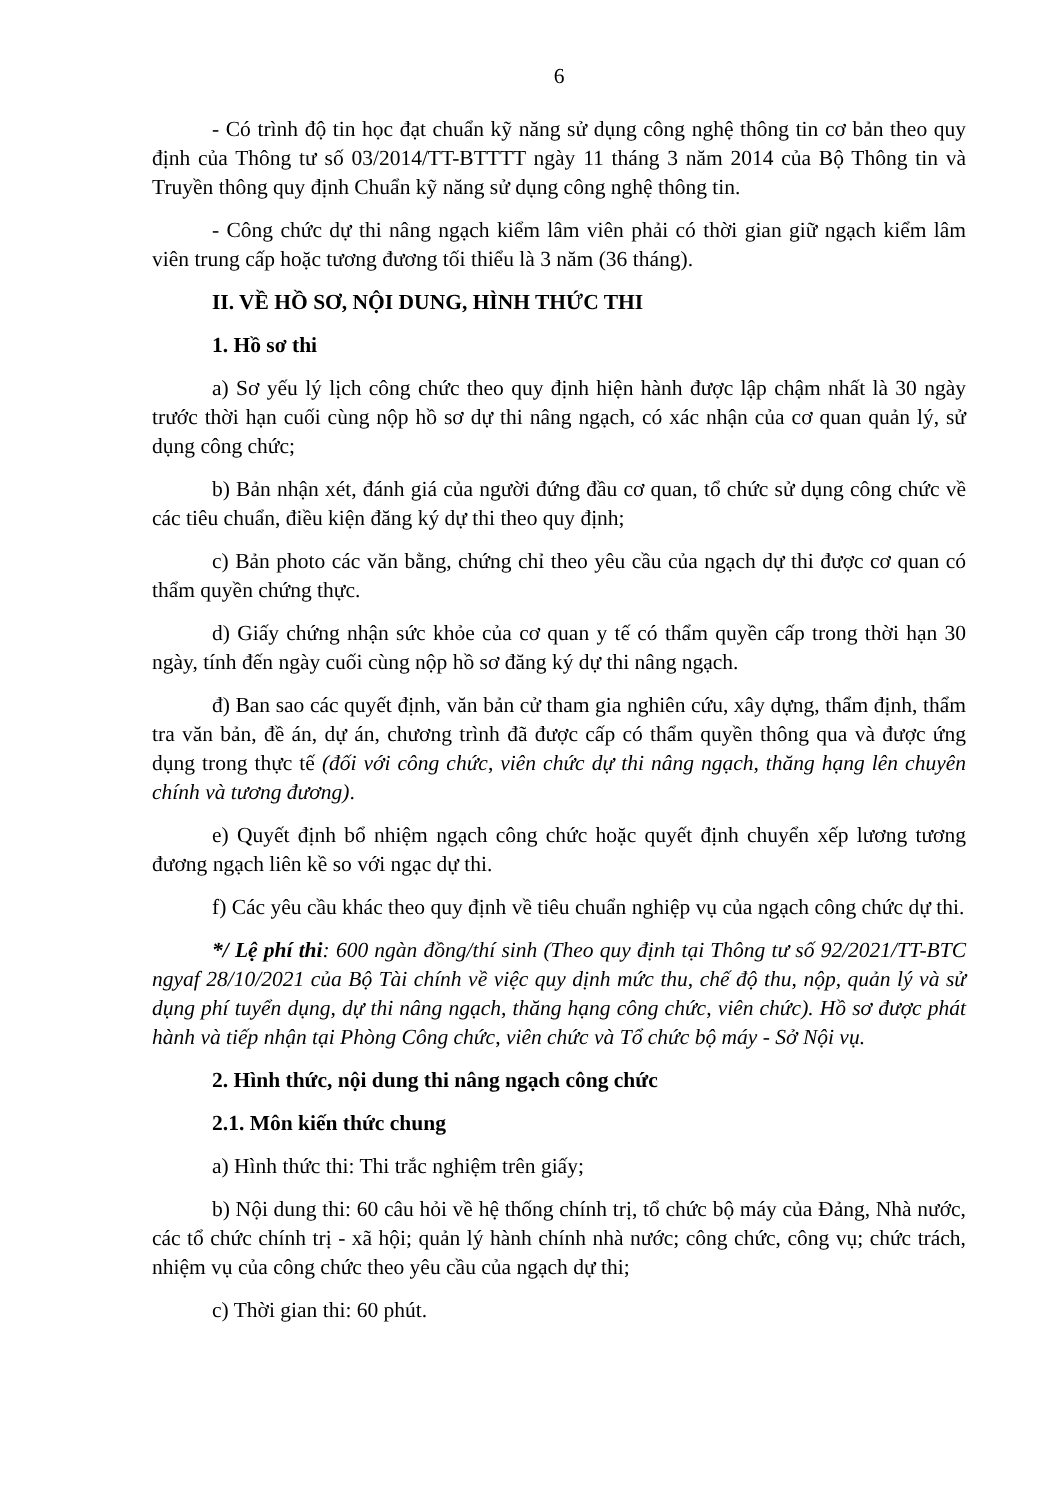6
- Có trình độ tin học đạt chuẩn kỹ năng sử dụng công nghệ thông tin cơ bản theo quy định của Thông tư số 03/2014/TT-BTTTT ngày 11 tháng 3 năm 2014 của Bộ Thông tin và Truyền thông quy định Chuẩn kỹ năng sử dụng công nghệ thông tin.
- Công chức dự thi nâng ngạch kiểm lâm viên phải có thời gian giữ ngạch kiểm lâm viên trung cấp hoặc tương đương tối thiểu là 3 năm (36 tháng).
II. VỀ HỒ SƠ, NỘI DUNG, HÌNH THỨC THI
1. Hồ sơ thi
a) Sơ yếu lý lịch công chức theo quy định hiện hành được lập chậm nhất là 30 ngày trước thời hạn cuối cùng nộp hồ sơ dự thi nâng ngạch, có xác nhận của cơ quan quản lý, sử dụng công chức;
b) Bản nhận xét, đánh giá của người đứng đầu cơ quan, tổ chức sử dụng công chức về các tiêu chuẩn, điều kiện đăng ký dự thi theo quy định;
c) Bản photo các văn bằng, chứng chỉ theo yêu cầu của ngạch dự thi được cơ quan có thẩm quyền chứng thực.
d) Giấy chứng nhận sức khỏe của cơ quan y tế có thẩm quyền cấp trong thời hạn 30 ngày, tính đến ngày cuối cùng nộp hồ sơ đăng ký dự thi nâng ngạch.
đ) Ban sao các quyết định, văn bản cử tham gia nghiên cứu, xây dựng, thẩm định, thẩm tra văn bản, đề án, dự án, chương trình đã được cấp có thẩm quyền thông qua và được ứng dụng trong thực tế (đối với công chức, viên chức dự thi nâng ngạch, thăng hạng lên chuyên chính và tương đương).
e) Quyết định bổ nhiệm ngạch công chức hoặc quyết định chuyển xếp lương tương đương ngạch liên kề so với ngạc dự thi.
f) Các yêu cầu khác theo quy định về tiêu chuẩn nghiệp vụ của ngạch công chức dự thi.
*/ Lệ phí thi: 600 ngàn đồng/thí sinh (Theo quy định tại Thông tư số 92/2021/TT-BTC ngyaf 28/10/2021 của Bộ Tài chính về việc quy dịnh mức thu, chế độ thu, nộp, quản lý và sử dụng phí tuyển dụng, dự thi nâng ngạch, thăng hạng công chức, viên chức). Hồ sơ được phát hành và tiếp nhận tại Phòng Công chức, viên chức và Tổ chức bộ máy - Sở Nội vụ.
2. Hình thức, nội dung thi nâng ngạch công chức
2.1. Môn kiến thức chung
a) Hình thức thi: Thi trắc nghiệm trên giấy;
b) Nội dung thi: 60 câu hỏi về hệ thống chính trị, tổ chức bộ máy của Đảng, Nhà nước, các tổ chức chính trị - xã hội; quản lý hành chính nhà nước; công chức, công vụ; chức trách, nhiệm vụ của công chức theo yêu cầu của ngạch dự thi;
c) Thời gian thi: 60 phút.